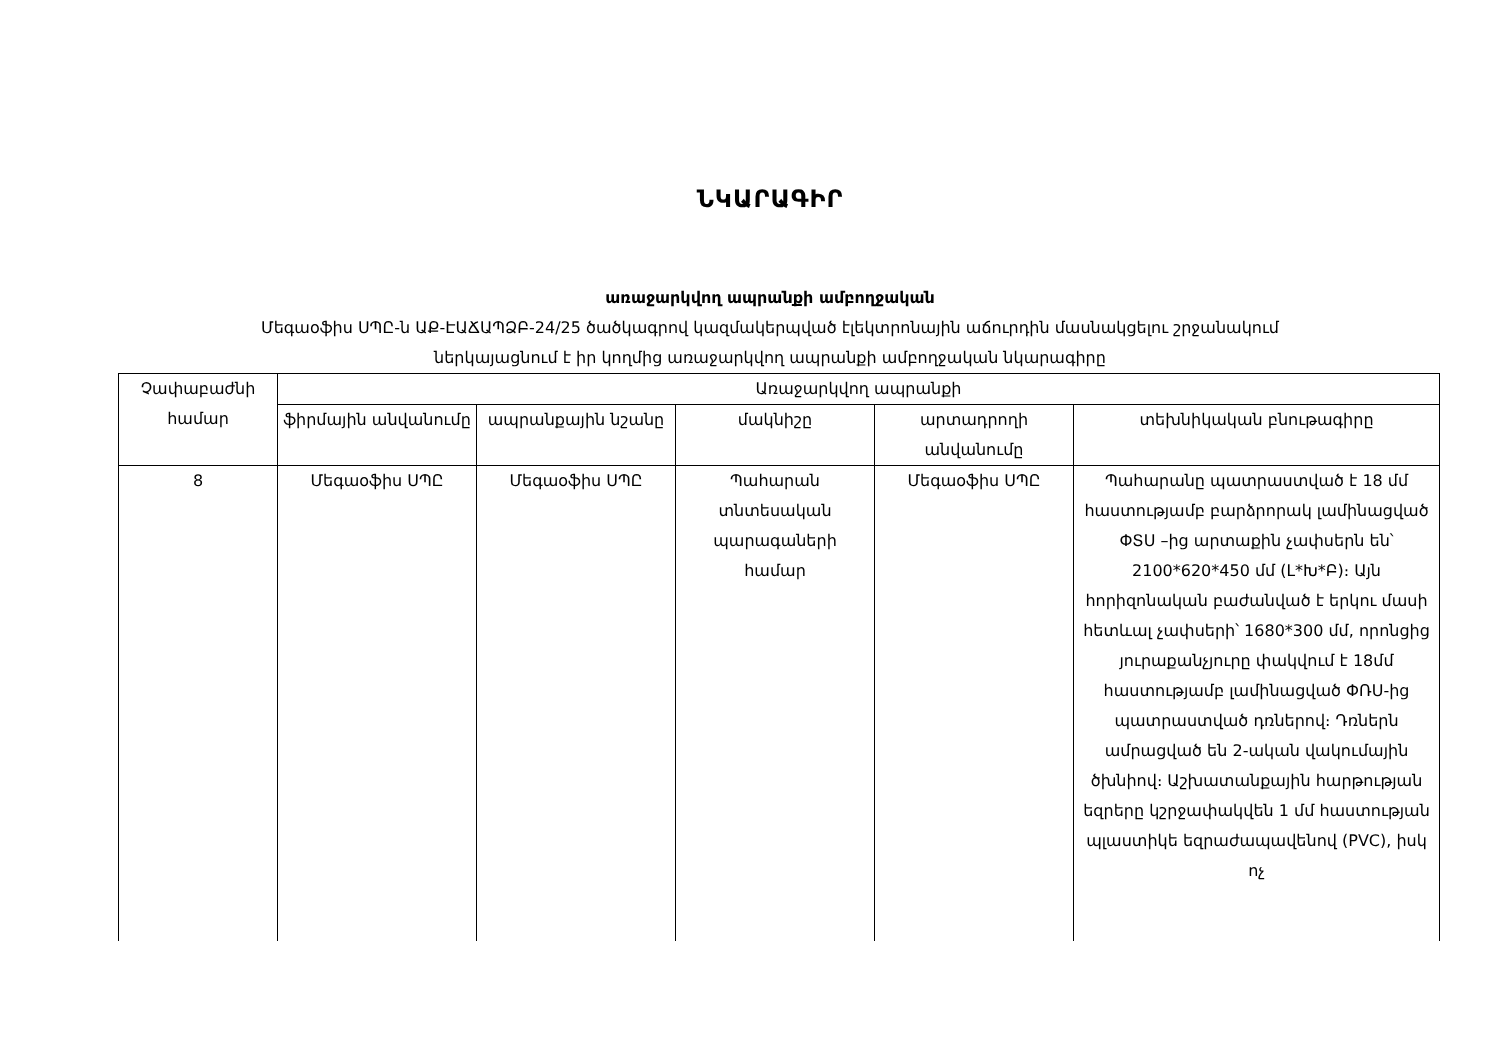ՆԿԱՐԱԳԻՐ
առաջարկվող ապրանքի ամբողջական
Մեգաօֆիս ՍՊԸ-ն ԱՔ-ԷԱՃԱՊՁԲ-24/25 ծածկագրով կազմակերպված էլեկտրոնային աճուրդին մասնակցելու շրջանակում
ներկայացնում է իր կողմից առաջարկվող ապրանքի ամբողջական նկարագիրը
| Չափաբաժնի համար | Առաջարկվող ապրանքի | | | | |
| --- | --- | --- | --- | --- | --- |
| | ֆիրմային անվանումը | ապրանքային նշանը | մակնիշը | արտադրողի անվանումը | տեխնիկական բնութագիրը |
| 8 | Մեգաօֆիս ՍՊԸ | Մեգաօֆիս ՍՊԸ | Պահարան տնտեսական պարագաների համար | Մեգաօֆիս ՍՊԸ | Պահարանը պատրաստված է 18 մմ հաստությամբ բարձրորակ լամինացված ՓՏՍ –ից արտաքին չափսերն են՝ 2100*620*450 մմ (Լ*Խ*Բ)։ Այն հորիզոնական բաժանված է երկու մասի հետևալ չափսերի՝ 1680*300 մմ, որոնցից յուրաքանչյուրը փակվում է 18մմ հաստությամբ լամինացված ՓՌՍ-ից պատրաստված դռներով։ Դռներն ամրացված են 2-ական վակումային ծխնիով։ Աշխատանքային հարթության եզրերը կշրջափակվեն 1 մմ հաստության պլաստիկե եզրաժապավենով (PVC), իսկ ոչ |